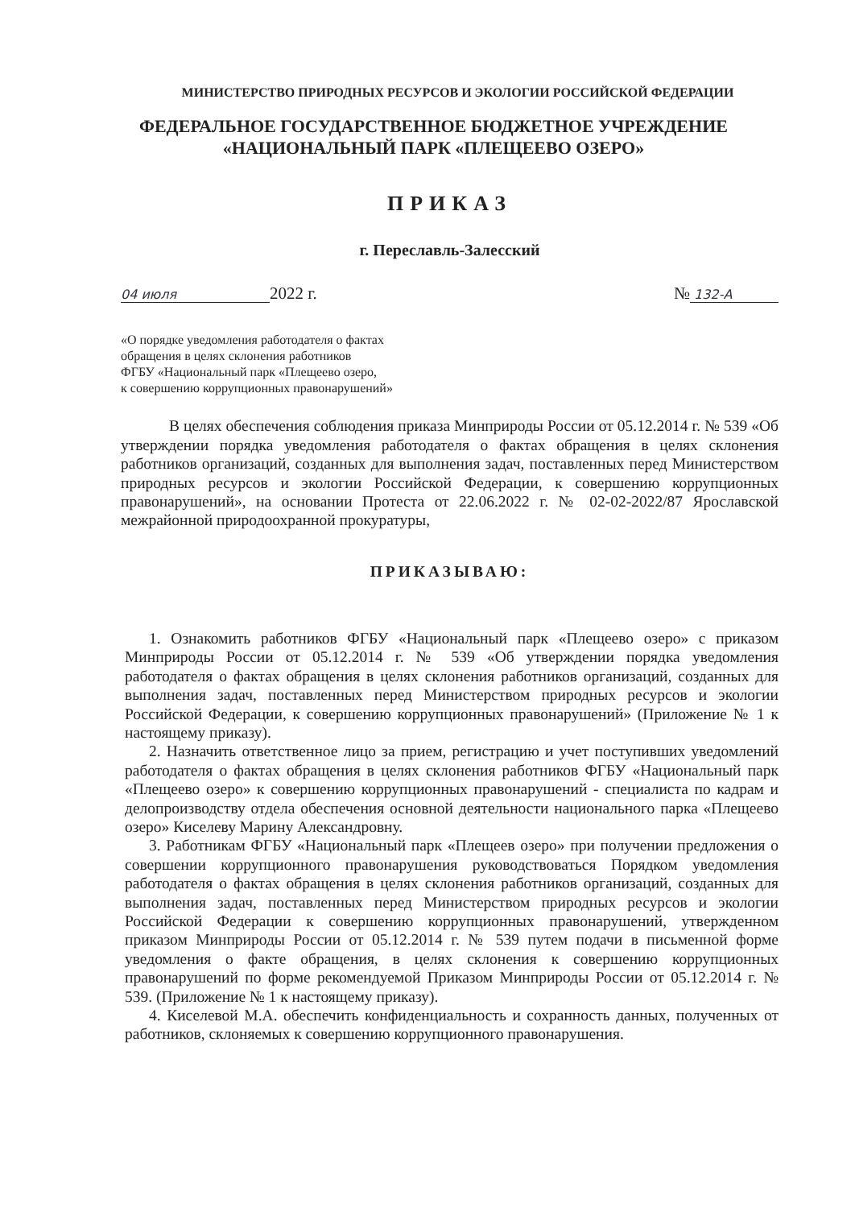МИНИСТЕРСТВО ПРИРОДНЫХ РЕСУРСОВ И ЭКОЛОГИИ РОССИЙСКОЙ ФЕДЕРАЦИИ
ФЕДЕРАЛЬНОЕ ГОСУДАРСТВЕННОЕ БЮДЖЕТНОЕ УЧРЕЖДЕНИЕ
«НАЦИОНАЛЬНЫЙ ПАРК «ПЛЕЩЕЕВО ОЗЕРО»
ПРИКАЗ
г. Переславль-Залесский
04 июля 2022 г. № 132-А
«О порядке уведомления работодателя о фактах
обращения в целях склонения работников
ФГБУ «Национальный парк «Плещеево озеро,
к совершению коррупционных правонарушений»
В целях обеспечения соблюдения приказа Минприроды России от 05.12.2014 г. № 539 «Об утверждении порядка уведомления работодателя о фактах обращения в целях склонения работников организаций, созданных для выполнения задач, поставленных перед Министерством природных ресурсов и экологии Российской Федерации, к совершению коррупционных правонарушений», на основании Протеста от 22.06.2022 г. № 02-02-2022/87 Ярославской межрайонной природоохранной прокуратуры,
ПРИКАЗЫВАЮ:
1. Ознакомить работников ФГБУ «Национальный парк «Плещеево озеро» с приказом Минприроды России от 05.12.2014 г. № 539 «Об утверждении порядка уведомления работодателя о фактах обращения в целях склонения работников организаций, созданных для выполнения задач, поставленных перед Министерством природных ресурсов и экологии Российской Федерации, к совершению коррупционных правонарушений» (Приложение № 1 к настоящему приказу).
2. Назначить ответственное лицо за прием, регистрацию и учет поступивших уведомлений работодателя о фактах обращения в целях склонения работников ФГБУ «Национальный парк «Плещеево озеро» к совершению коррупционных правонарушений - специалиста по кадрам и делопроизводству отдела обеспечения основной деятельности национального парка «Плещеево озеро» Киселеву Марину Александровну.
3. Работникам ФГБУ «Национальный парк «Плещеев озеро» при получении предложения о совершении коррупционного правонарушения руководствоваться Порядком уведомления работодателя о фактах обращения в целях склонения работников организаций, созданных для выполнения задач, поставленных перед Министерством природных ресурсов и экологии Российской Федерации к совершению коррупционных правонарушений, утвержденном приказом Минприроды России от 05.12.2014 г. № 539 путем подачи в письменной форме уведомления о факте обращения, в целях склонения к совершению коррупционных правонарушений по форме рекомендуемой Приказом Минприроды России от 05.12.2014 г. № 539. (Приложение № 1 к настоящему приказу).
4. Киселевой М.А. обеспечить конфиденциальность и сохранность данных, полученных от работников, склоняемых к совершению коррупционного правонарушения.